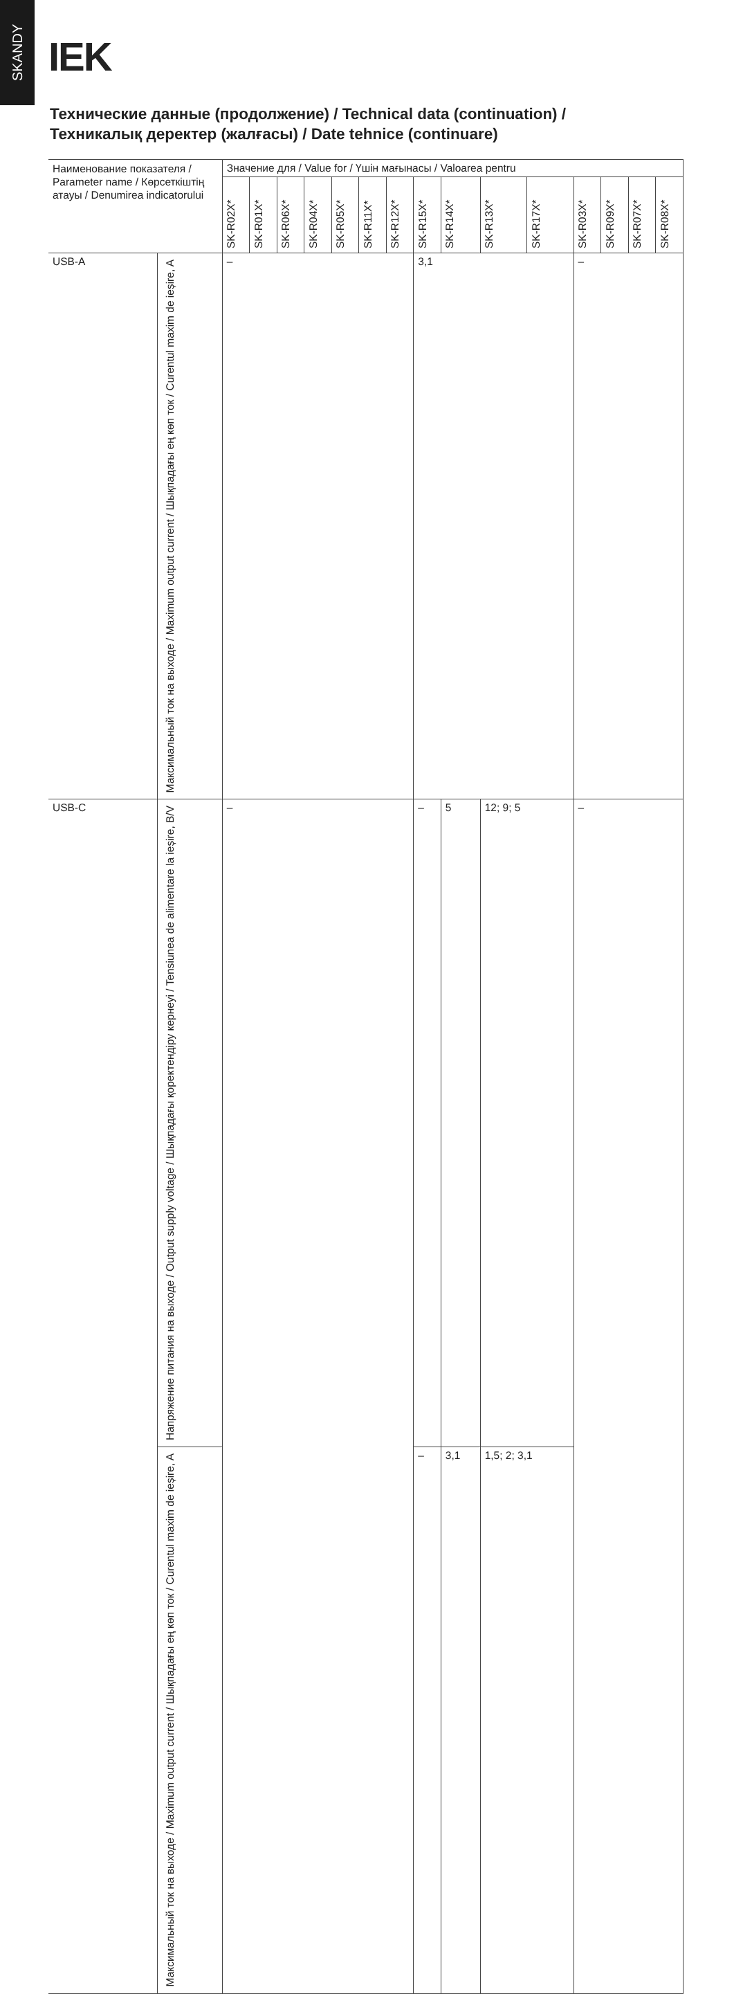SKANDY
IEK
Технические данные (продолжение) / Technical data (continuation) /
Техникалық деректер (жалғасы) / Date tehnice (continuare)
| Наименование показателя / Parameter name / Көрсеткіштің атауы / Denumirea indicatorului | | Значение для / Value for / Үшін мағынасы / Valoarea pentru | | | | | | | | | | | | | | |
| --- | --- | --- | --- | --- | --- | --- | --- | --- | --- | --- | --- | --- | --- | --- | --- | --- |
| | | SK-R02X* | SK-R01X* | SK-R06X* | SK-R04X* | SK-R05X* | SK-R11X* | SK-R12X* | SK-R15X* | SK-R14X* | SK-R13X* | SK-R17X* | SK-R03X* | SK-R09X* | SK-R07X* | SK-R08X* |
| USB-A | Максимальный ток на выходе / Maximum output current / Шықпадағы ең көп ток / Curentul maxim de ieșire, A | – | | | | | | | 3,1 | | | | – | | | |
| USB-C | Напряжение питания на выходе / Output supply voltage / Шықпадағы қоректендіру кернеуі / Tensiunea de alimentare la ieșire, В/V | – | | | | | | | – | 5 | 12; 9; 5 | | – | | | |
| | Максимальный ток на выходе / Maximum output current / Шықпадағы ең көп ток / Curentul maxim de ieșire, A | | | | | | | | – | 3,1 | 1,5; 2; 3,1 | | | | | |